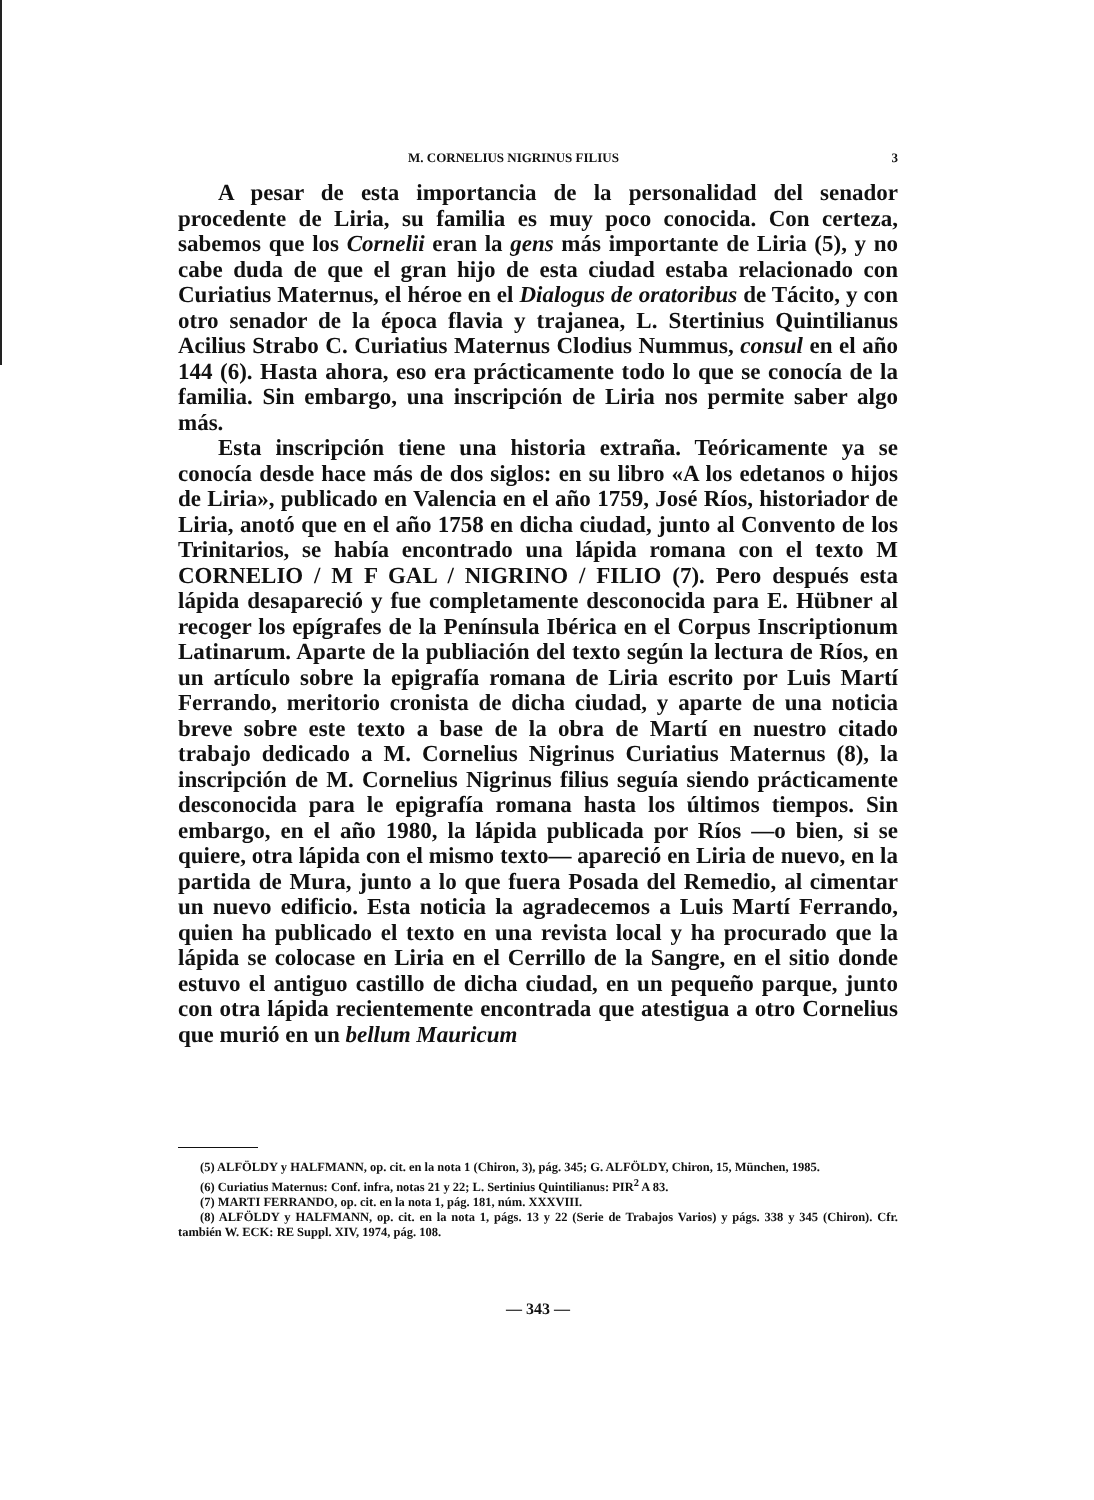M. CORNELIUS NIGRINUS FILIUS 3
A pesar de esta importancia de la personalidad del senador procedente de Liria, su familia es muy poco conocida. Con certeza, sabemos que los Cornelii eran la gens más importante de Liria (5), y no cabe duda de que el gran hijo de esta ciudad estaba relacionado con Curiatius Maternus, el héroe en el Dialogus de oratoribus de Tácito, y con otro senador de la época flavia y trajanea, L. Stertinius Quintilianus Acilius Strabo C. Curiatius Maternus Clodius Nummus, consul en el año 144 (6). Hasta ahora, eso era prácticamente todo lo que se conocía de la familia. Sin embargo, una inscripción de Liria nos permite saber algo más.
Esta inscripción tiene una historia extraña. Teóricamente ya se conocía desde hace más de dos siglos: en su libro «A los edetanos o hijos de Liria», publicado en Valencia en el año 1759, José Ríos, historiador de Liria, anotó que en el año 1758 en dicha ciudad, junto al Convento de los Trinitarios, se había encontrado una lápida romana con el texto M CORNELIO / M F GAL / NIGRINO / FILIO (7). Pero después esta lápida desapareció y fue completamente desconocida para E. Hübner al recoger los epígrafes de la Península Ibérica en el Corpus Inscriptionum Latinarum. Aparte de la publiación del texto según la lectura de Ríos, en un artículo sobre la epigrafía romana de Liria escrito por Luis Martí Ferrando, meritorio cronista de dicha ciudad, y aparte de una noticia breve sobre este texto a base de la obra de Martí en nuestro citado trabajo dedicado a M. Cornelius Nigrinus Curiatius Maternus (8), la inscripción de M. Cornelius Nigrinus filius seguía siendo prácticamente desconocida para le epigrafía romana hasta los últimos tiempos. Sin embargo, en el año 1980, la lápida publicada por Ríos —o bien, si se quiere, otra lápida con el mismo texto— apareció en Liria de nuevo, en la partida de Mura, junto a lo que fuera Posada del Remedio, al cimentar un nuevo edificio. Esta noticia la agradecemos a Luis Martí Ferrando, quien ha publicado el texto en una revista local y ha procurado que la lápida se colocase en Liria en el Cerrillo de la Sangre, en el sitio donde estuvo el antiguo castillo de dicha ciudad, en un pequeño parque, junto con otra lápida recientemente encontrada que atestigua a otro Cornelius que murió en un bellum Mauricum
(5) ALFÖLDY y HALFMANN, op. cit. en la nota 1 (Chiron, 3), pág. 345; G. ALFÖLDY, Chiron, 15, München, 1985.
(6) Curiatius Maternus: Conf. infra, notas 21 y 22; L. Sertinius Quintilianus: PIR<sup>2</sup> A 83.
(7) MARTI FERRANDO, op. cit. en la nota 1, pág. 181, núm. XXXVIII.
(8) ALFÖLDY y HALFMANN, op. cit. en la nota 1, págs. 13 y 22 (Serie de Trabajos Varios) y págs. 338 y 345 (Chiron). Cfr. también W. ECK: RE Suppl. XIV, 1974, pág. 108.
— 343 —